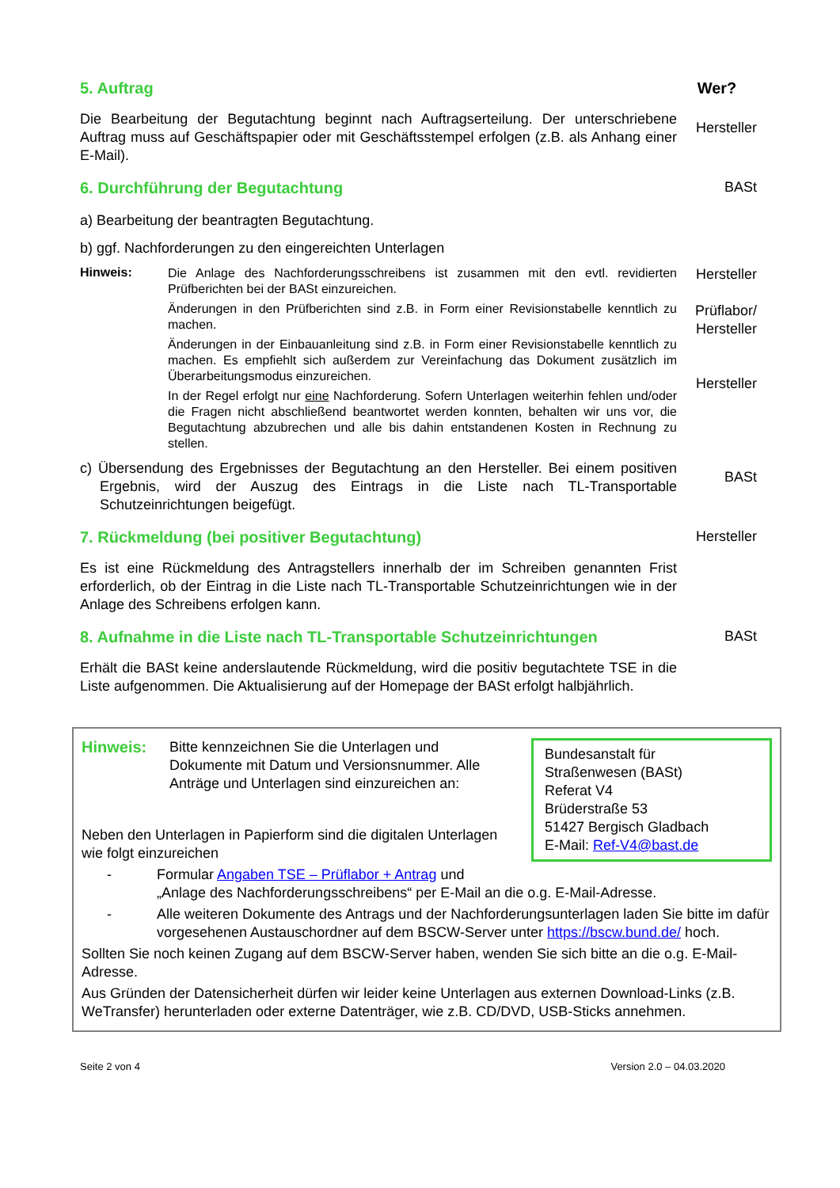5. Auftrag Wer?
Die Bearbeitung der Begutachtung beginnt nach Auftragserteilung. Der unterschriebene Auftrag muss auf Geschäftspapier oder mit Geschäftsstempel erfolgen (z.B. als Anhang einer E-Mail).
Hersteller
6. Durchführung der Begutachtung BASt
a) Bearbeitung der beantragten Begutachtung.
b) ggf. Nachforderungen zu den eingereichten Unterlagen
Hinweis:
Die Anlage des Nachforderungsschreibens ist zusammen mit den evtl. revidierten Prüfberichten bei der BASt einzureichen.
Änderungen in den Prüfberichten sind z.B. in Form einer Revisionstabelle kenntlich zu machen.
Änderungen in der Einbauanleitung sind z.B. in Form einer Revisionstabelle kenntlich zu machen. Es empfiehlt sich außerdem zur Vereinfachung das Dokument zusätzlich im Überarbeitungsmodus einzureichen.
In der Regel erfolgt nur eine Nachforderung. Sofern Unterlagen weiterhin fehlen und/oder die Fragen nicht abschließend beantwortet werden konnten, behalten wir uns vor, die Begutachtung abzubrechen und alle bis dahin entstandenen Kosten in Rechnung zu stellen.
Hersteller
Prüflabor/
Hersteller
Hersteller
c) Übersendung des Ergebnisses der Begutachtung an den Hersteller. Bei einem positiven Ergebnis, wird der Auszug des Eintrags in die Liste nach TL-Transportable Schutzeinrichtungen beigefügt.
BASt
7. Rückmeldung (bei positiver Begutachtung) Hersteller
Es ist eine Rückmeldung des Antragstellers innerhalb der im Schreiben genannten Frist erforderlich, ob der Eintrag in die Liste nach TL-Transportable Schutzeinrichtungen wie in der Anlage des Schreibens erfolgen kann.
8. Aufnahme in die Liste nach TL-Transportable Schutzeinrichtungen BASt
Erhält die BASt keine anderslautende Rückmeldung, wird die positiv begutachtete TSE in die Liste aufgenommen. Die Aktualisierung auf der Homepage der BASt erfolgt halbjährlich.
Bundesanstalt für
Straßenwesen (BASt)
Referat V4
Brüderstraße 53
51427 Bergisch Gladbach
E-Mail: Ref-V4@bast.de
Hinweis: Bitte kennzeichnen Sie die Unterlagen und Dokumente mit Datum und Versionsnummer. Alle Anträge und Unterlagen sind einzureichen an:
Neben den Unterlagen in Papierform sind die digitalen Unterlagen wie folgt einzureichen
- Formular Angaben TSE – Prüflabor + Antrag und
„Anlage des Nachforderungsschreibens“ per E-Mail an die o.g. E-Mail-Adresse.
- Alle weiteren Dokumente des Antrags und der Nachforderungsunterlagen laden Sie bitte im dafür vorgesehenen Austauschordner auf dem BSCW-Server unter https://bscw.bund.de/ hoch.
Sollten Sie noch keinen Zugang auf dem BSCW-Server haben, wenden Sie sich bitte an die o.g. E-Mail-Adresse.
Aus Gründen der Datensicherheit dürfen wir leider keine Unterlagen aus externen Download-Links (z.B. WeTransfer) herunterladen oder externe Datenträger, wie z.B. CD/DVD, USB-Sticks annehmen.
Seite 2 von 4 Version 2.0 – 04.03.2020